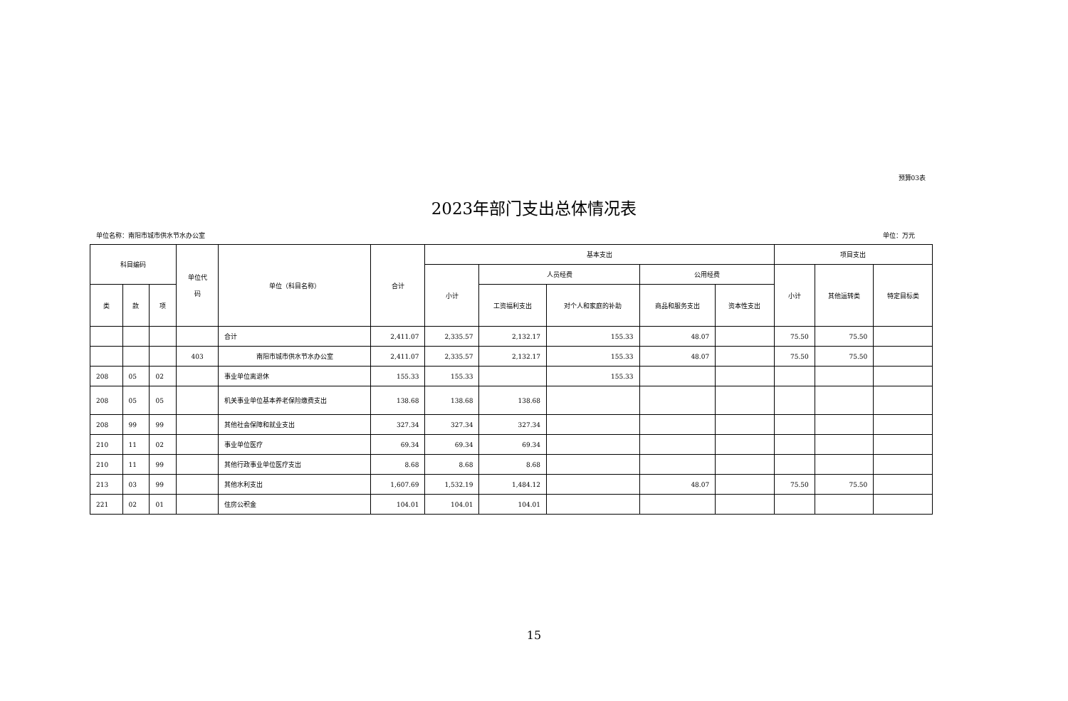预算03表
2023年部门支出总体情况表
单位名称：南阳市城市供水节水办公室 单位：万元
| 科目编码 | | | 单位代 码 | 单位（科目名称） | 合计 | 基本支出 | | | | | 项目支出 | | |
| --- | --- | --- | --- | --- | --- | --- | --- | --- | --- | --- | --- | --- | --- |
| | | | | | | 小计 | 人员经费 | | 公用经费 | | 小计 | 其他运转类 | 特定目标类 |
| 类 | 款 | 项 | | | | | 工资福利支出 | 对个人和家庭的补助 | 商品和服务支出 | 资本性支出 | | | |
| | | | | 合计 | 2,411.07 | 2,335.57 | 2,132.17 | 155.33 | 48.07 | | 75.50 | 75.50 | |
| | | | 403 | 南阳市城市供水节水办公室 | 2,411.07 | 2,335.57 | 2,132.17 | 155.33 | 48.07 | | 75.50 | 75.50 | |
| 208 | 05 | 02 | | 事业单位离退休 | 155.33 | 155.33 | | 155.33 | | | | | |
| 208 | 05 | 05 | | 机关事业单位基本养老保险缴费支出 | 138.68 | 138.68 | 138.68 | | | | | | |
| 208 | 99 | 99 | | 其他社会保障和就业支出 | 327.34 | 327.34 | 327.34 | | | | | | |
| 210 | 11 | 02 | | 事业单位医疗 | 69.34 | 69.34 | 69.34 | | | | | | |
| 210 | 11 | 99 | | 其他行政事业单位医疗支出 | 8.68 | 8.68 | 8.68 | | | | | | |
| 213 | 03 | 99 | | 其他水利支出 | 1,607.69 | 1,532.19 | 1,484.12 | | 48.07 | | 75.50 | 75.50 | |
| 221 | 02 | 01 | | 住房公积金 | 104.01 | 104.01 | 104.01 | | | | | | |
15